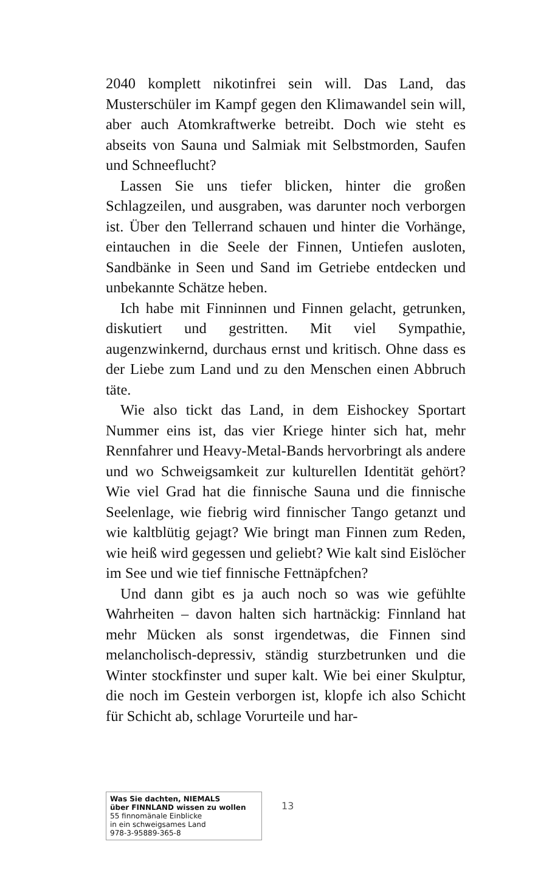2040 komplett nikotinfrei sein will. Das Land, das Musterschüler im Kampf gegen den Klimawandel sein will, aber auch Atomkraftwerke betreibt. Doch wie steht es abseits von Sauna und Salmiak mit Selbstmorden, Saufen und Schneeflucht?
Lassen Sie uns tiefer blicken, hinter die großen Schlagzeilen, und ausgraben, was darunter noch verborgen ist. Über den Tellerrand schauen und hinter die Vorhänge, eintauchen in die Seele der Finnen, Untiefen ausloten, Sandbänke in Seen und Sand im Getriebe entdecken und unbekannte Schätze heben.
Ich habe mit Finninnen und Finnen gelacht, getrunken, diskutiert und gestritten. Mit viel Sympathie, augenzwinkernd, durchaus ernst und kritisch. Ohne dass es der Liebe zum Land und zu den Menschen einen Abbruch täte.
Wie also tickt das Land, in dem Eishockey Sportart Nummer eins ist, das vier Kriege hinter sich hat, mehr Rennfahrer und Heavy-Metal-Bands hervorbringt als andere und wo Schweigsamkeit zur kulturellen Identität gehört? Wie viel Grad hat die finnische Sauna und die finnische Seelenlage, wie fiebrig wird finnischer Tango getanzt und wie kaltblütig gejagt? Wie bringt man Finnen zum Reden, wie heiß wird gegessen und geliebt? Wie kalt sind Eislöcher im See und wie tief finnische Fettnäpfchen?
Und dann gibt es ja auch noch so was wie gefühlte Wahrheiten – davon halten sich hartnäckig: Finnland hat mehr Mücken als sonst irgendetwas, die Finnen sind melancholisch-depressiv, ständig sturzbetrunken und die Winter stockfinster und super kalt. Wie bei einer Skulptur, die noch im Gestein verborgen ist, klopfe ich also Schicht für Schicht ab, schlage Vorurteile und har-
Was Sie dachten, NIEMALS
über FINNLAND wissen zu wollen
55 finnomänale Einblicke
in ein schweigsames Land
978-3-95889-365-8
13